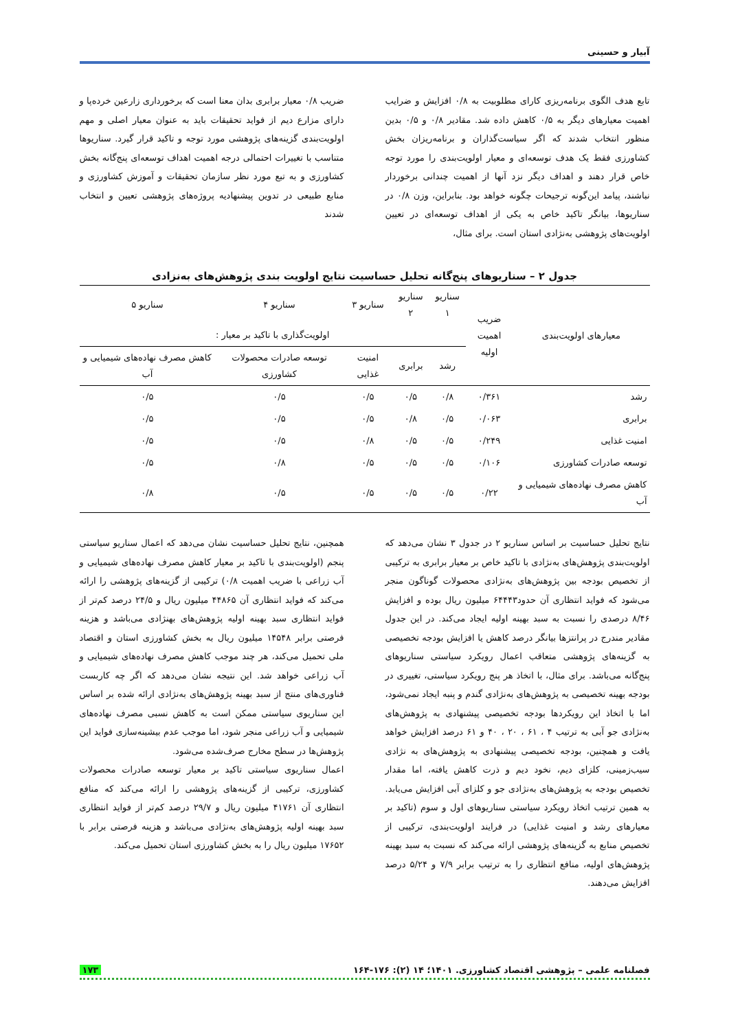آبیار و حسینی
تابع هدف الگوی برنامه‌ریزی کارای مطلوبیت به ۰/۸ افزایش و ضرایب اهمیت معیارهای دیگر به ۰/۵ کاهش داده شد. مقادیر ۰/۸ و ۰/۵ بدین منظور انتخاب شدند که اگر سیاست‌گذاران و برنامه‌ریزان بخش کشاورزی فقط یک هدف توسعه‌ای و معیار اولویت‌بندی را مورد توجه خاص قرار دهند و اهداف دیگر نزد آنها از اهمیت چندانی برخوردار نباشند، پیامد این‌گونه ترجیحات چگونه خواهد بود. بنابراین، وزن ۰/۸ در سناریوها، بیانگر تاکید خاص به یکی از اهداف توسعه‌ای در تعیین اولویت‌های پژوهشی به‌نژادی استان است. برای مثال،
ضریب ۰/۸ معیار برابری بدان معنا است که برخورداری زارعین خرده‌پا و دارای مزارع دیم از فواید تحقیقات باید به عنوان معیار اصلی و مهم اولویت‌بندی گزینه‌های پژوهشی مورد توجه و تاکید قرار گیرد. سناریوها متناسب با تغییرات احتمالی درجه اهمیت اهداف توسعه‌ای پنج‌گانه بخش کشاورزی و به تبع مورد نظر سازمان تحقیقات و آموزش کشاورزی و منابع طبیعی در تدوین پیشنهادیه پروژه‌های پژوهشی تعیین و انتخاب شدند
جدول ۲ – سناریوهای پنج‌گانه تحلیل حساسیت نتایج اولویت بندی پژوهش‌های به‌نزادی
| معیارهای اولویت‌بندی | ضریب اهمیت اولیه | سناریو ۱ | سناریو ۲ | سناریو ۳ | سناریو ۴ | سناریو ۵ |
| --- | --- | --- | --- | --- | --- | --- |
| | | اولویت‌گذاری با تاکید بر معیار : | | | | |
| | | رشد | برابری | امنیت غذایی | توسعه صادرات محصولات کشاورزی | کاهش مصرف نهاده‌های شیمیایی و آب |
| رشد | ۰/۳۶۱ | ۰/۸ | ۰/۵ | ۰/۵ | ۰/۵ | ۰/۵ |
| برابری | ۰/۰۶۳ | ۰/۵ | ۰/۸ | ۰/۵ | ۰/۵ | ۰/۵ |
| امنیت غذایی | ۰/۲۴۹ | ۰/۵ | ۰/۵ | ۰/۸ | ۰/۵ | ۰/۵ |
| توسعه صادرات کشاورزی | ۰/۱۰۶ | ۰/۵ | ۰/۵ | ۰/۵ | ۰/۸ | ۰/۵ |
| کاهش مصرف نهاده‌های شیمیایی و آب | ۰/۲۲ | ۰/۵ | ۰/۵ | ۰/۵ | ۰/۵ | ۰/۸ |
نتایج تحلیل حساسیت بر اساس سناریو ۲ در جدول ۳ نشان می‌دهد که اولویت‌بندی پژوهش‌های به‌نژادی با تاکید خاص بر معیار برابری به ترکیبی از تخصیص بودجه بین پژوهش‌های به‌نژادی محصولات گوناگون منجر می‌شود که فواید انتظاری آن حدود۶۴۴۴۳ میلیون ریال بوده و افزایش ۸/۴۶ درصدی را نسبت به سبد بهینه اولیه ایجاد می‌کند. در این جدول مقادیر مندرج در پرانتزها بیانگر درصد کاهش یا افزایش بودجه تخصیصی به گزینه‌های پژوهشی متعاقب اعمال رویکرد سیاستی سناریوهای پنج‌گانه می‌باشد. برای مثال، با اتخاذ هر پنج رویکرد سیاستی، تغییری در بودجه بهینه تخصیصی به پژوهش‌های به‌نژادی گندم و پنبه ایجاد نمی‌شود، اما با اتخاذ این رویکردها بودجه تخصیصی پیشنهادی به پژوهش‌های به‌نژادی جو آبی به ترتیب ۴ ، ۶۱ ، ۲۰ ، ۴۰ و ۶۱ درصد افزایش خواهد یافت و همچنین، بودجه تخصیصی پیشنهادی به پژوهش‌های به نژادی سیب‌زمینی، کلزای دیم، نخود دیم و ذرت کاهش یافته، اما مقدار تخصیص بودجه به پژوهش‌های به‌نژادی جو و کلزای آبی افزایش می‌یابد. به همین ترتیب اتخاذ رویکرد سیاستی سناریوهای اول و سوم (تاکید بر معیارهای رشد و امنیت غذایی) در فرایند اولویت‌بندی، ترکیبی از تخصیص منابع به گزینه‌های پژوهشی ارائه می‌کند که نسبت به سبد بهینه پژوهش‌های اولیه، منافع انتظاری را به ترتیب برابر ۷/۹ و ۵/۲۴ درصد افزایش می‌دهند.
همچنین، نتایج تحلیل حساسیت نشان می‌دهد که اعمال سناریو سیاستی پنجم (اولویت‌بندی با تاکید بر معیار کاهش مصرف نهاده‌های شیمیایی و آب زراعی با ضریب اهمیت ۰/۸) ترکیبی از گزینه‌های پژوهشی را ارائه می‌کند که فواید انتظاری آن ۴۴۸۶۵ میلیون ریال و ۲۴/۵ درصد کم‌تر از فواید انتظاری سبد بهینه اولیه پژوهش‌های بهنژادی می‌باشد و هزینه فرصتی برابر ۱۴۵۴۸ میلیون ریال به بخش کشاورزی استان و اقتصاد ملی تحمیل می‌کند، هر چند موجب کاهش مصرف نهاده‌های شیمیایی و آب زراعی خواهد شد. این نتیجه نشان می‌دهد که اگر چه کاربست فناوری‌های منتج از سبد بهینه پژوهش‌های به‌نژادی ارائه شده بر اساس این سناریوی سیاستی ممکن است به کاهش نسبی مصرف نهاده‌های شیمیایی و آب زراعی منجر شود، اما موجب عدم بیشینه‌سازی فواید این پژوهش‌ها در سطح مخارج صرف‌شده می‌شود.
اعمال سناریوی سیاستی تاکید بر معیار توسعه صادرات محصولات کشاورزی، ترکیبی از گزینه‌های پژوهشی را ارائه می‌کند که منافع انتظاری آن ۴۱۷۶۱ میلیون ریال و ۲۹/۷ درصد کم‌تر از فواید انتظاری سبد بهینه اولیه پژوهش‌های به‌نژادی می‌باشد و هزینه فرصتی برابر با ۱۷۶۵۲ میلیون ریال را به بخش کشاورزی استان تحمیل می‌کند.
فصلنامه علمی – پژوهشی اقتصاد کشاورزی. ۱۴۰۱؛ ۱۴ (۲): ۱۷۶-۱۶۴ ۱۷۳